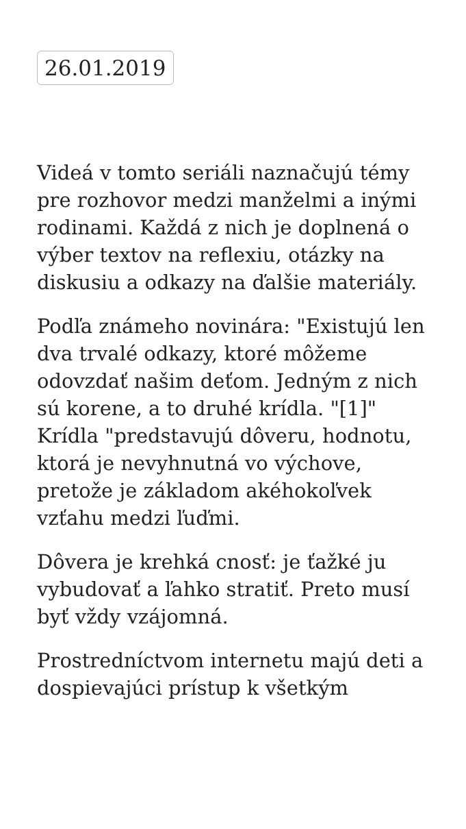26.01.2019
Videá v tomto seriáli naznačujú témy pre rozhovor medzi manželmi a inými rodinami. Každá z nich je doplnená o výber textov na reflexiu, otázky na diskusiu a odkazy na ďalšie materiály.
Podľa známeho novinára: "Existujú len dva trvalé odkazy, ktoré môžeme odovzdať našim deťom. Jedným z nich sú korene, a to druhé krídla. "[1]" Krídla "predstavujú dôveru, hodnotu, ktorá je nevyhnutná vo výchove, pretože je základom akéhokoľvek vzťahu medzi ľuďmi.
Dôvera je krehká cnosť: je ťažké ju vybudovať a ľahko stratiť. Preto musí byť vždy vzájomná.
Prostredníctvom internetu majú deti a dospievajúci prístup k všetkým